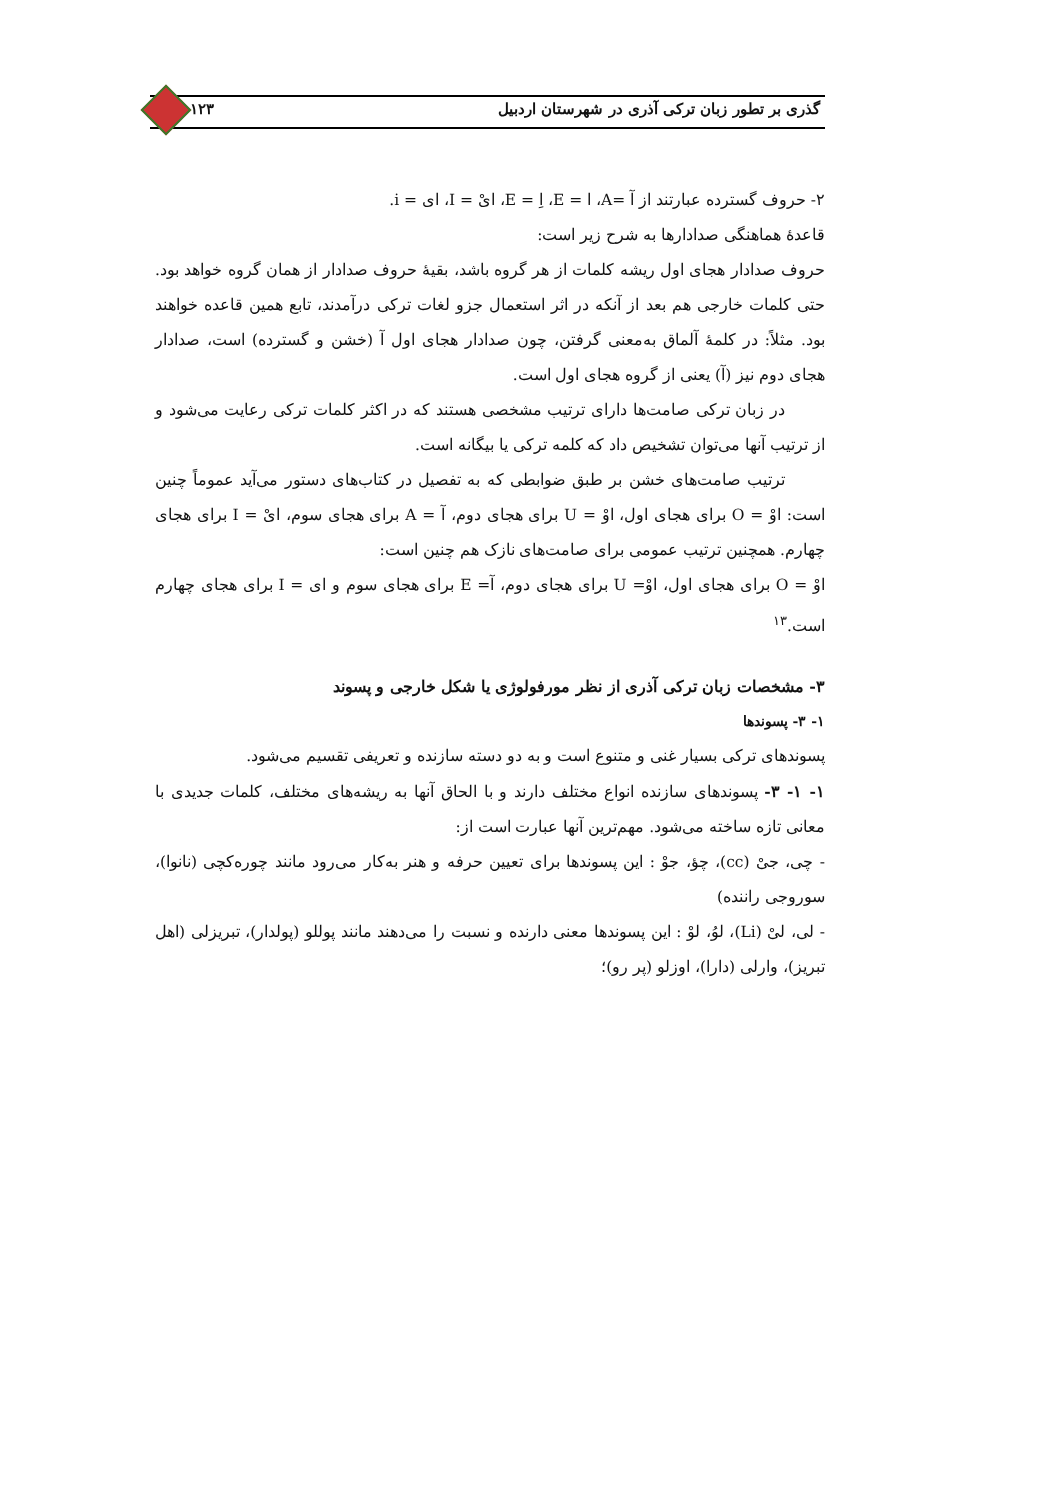گذری بر تطور زبان ترکی آذری در شهرستان اردبیل ۱۲۳
۲- حروف گسترده عبارتند از آ =A، ا = E، اِ = E، ایْ = I، ای = i.
قاعدهٔ هماهنگی صدادارها به شرح زیر است:
حروف صدادار هجای اول ریشه کلمات از هر گروه باشد، بقیهٔ حروف صدادار از همان گروه خواهد بود. حتی کلمات خارجی هم بعد از آنکه در اثر استعمال جزو لغات ترکی درآمدند، تابع همین قاعده خواهند بود. مثلاً: در کلمهٔ آلماق به‌معنی گرفتن، چون صدادار هجای اول آ (خشن و گسترده) است، صدادار هجای دوم نیز (آ) یعنی از گروه هجای اول است.
در زبان ترکی صامت‌ها دارای ترتیب مشخصی هستند که در اکثر کلمات ترکی رعایت می‌شود و از ترتیب آنها می‌توان تشخیص داد که کلمه ترکی یا بیگانه است.
ترتیب صامت‌های خشن بر طبق ضوابطی که به تفصیل در کتاب‌های دستور می‌آید عموماً چنین است: اوْ = O برای هجای اول، اوْ = U برای هجای دوم، آ = A برای هجای سوم، ایْ = I برای هجای چهارم. همچنین ترتیب عمومی برای صامت‌های نازک هم چنین است:
اوْ = O برای هجای اول، اوْ= U برای هجای دوم، آ= E برای هجای سوم و ای = I برای هجای چهارم است.<sup>۱۳</sup>
۳- مشخصات زبان ترکی آذری از نظر مورفولوژی یا شکل خارجی و پسوند
۱- ۳- پسوندها
پسوندهای ترکی بسیار غنی و متنوع است و به دو دسته سازنده و تعریفی تقسیم می‌شود.
۱- ۱- ۳- پسوندهای سازنده انواع مختلف دارند و با الحاق آنها به ریشه‌های مختلف، کلمات جدیدی با معانی تازه ساخته می‌شود. مهم‌ترین آنها عبارت است از:
- چی، جیْ (cc)، چؤ، جوْ : این پسوندها برای تعیین حرفه و هنر به‌کار می‌رود مانند چوره‌کچی (نانوا)، سوروجی راننده)
- لی، لیْ (Li)، لوُ، لوْ : این پسوندها معنی دارنده و نسبت را می‌دهند مانند پوللو (پولدار)، تبریزلی (اهل تبریز)، وارلی (دارا)، اوزلو (پر رو)؛